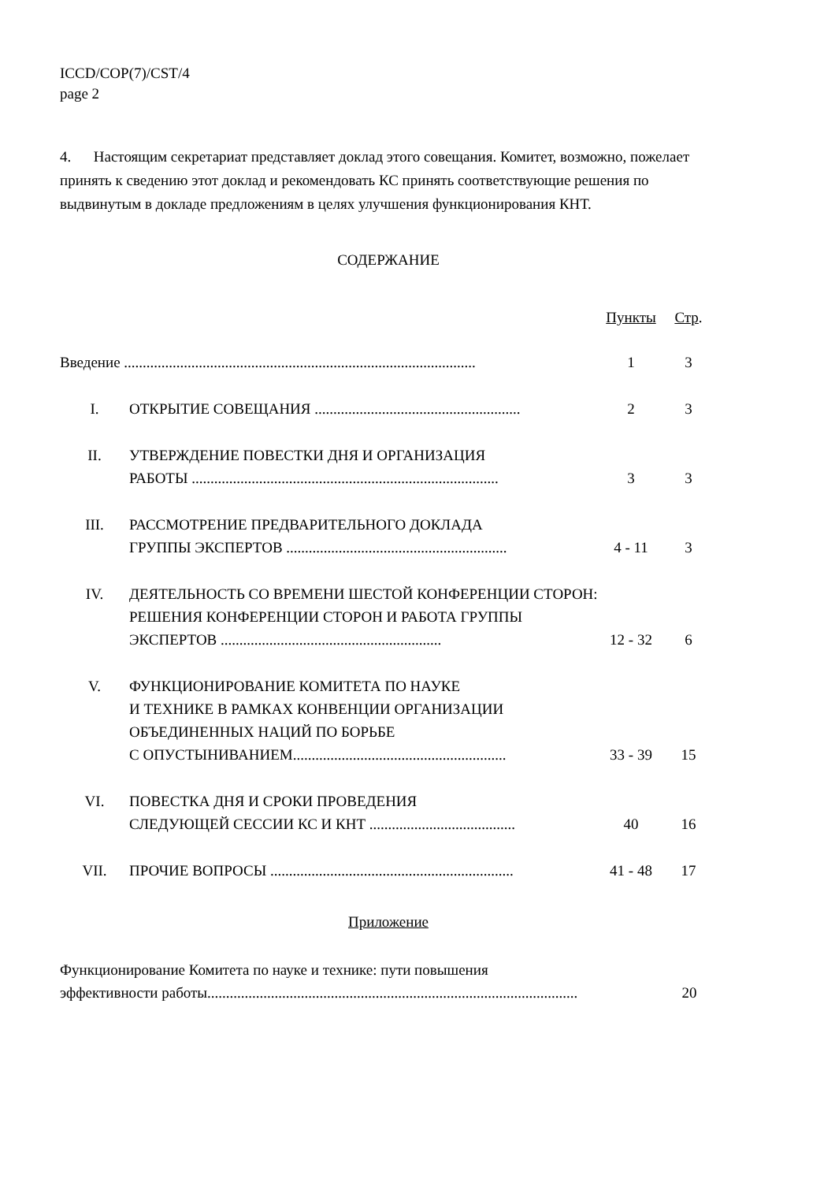ICCD/COP(7)/CST/4
page 2
4. Настоящим секретариат представляет доклад этого совещания. Комитет, возможно, пожелает принять к сведению этот доклад и рекомендовать КС принять соответствующие решения по выдвинутым в докладе предложениям в целях улучшения функционирования КНТ.
СОДЕРЖАНИЕ
| | | Пункты | Стр . |
| Введение .............................................................................................. | | 1 | 3 |
| I. | ОТКРЫТИЕ СОВЕЩАНИЯ ....................................................... | 2 | 3 |
| II. | УТВЕРЖДЕНИЕ ПОВЕСТКИ ДНЯ И ОРГАНИЗАЦИЯ РАБОТЫ .................................................................................. | 3 | 3 |
| III. | РАССМОТРЕНИЕ ПРЕДВАРИТЕЛЬНОГО ДОКЛАДА ГРУППЫ ЭКСПЕРТОВ ........................................................... | 4 - 11 | 3 |
| IV. | ДЕЯТЕЛЬНОСТЬ СО ВРЕМЕНИ ШЕСТОЙ КОНФЕРЕНЦИИ СТОРОН: РЕШЕНИЯ КОНФЕРЕНЦИИ СТОРОН И РАБОТА ГРУППЫ ЭКСПЕРТОВ ........................................................... | 12 - 32 | 6 |
| V. | ФУНКЦИОНИРОВАНИЕ КОМИТЕТА ПО НАУКЕ И ТЕХНИКЕ В РАМКАХ КОНВЕНЦИИ ОРГАНИЗАЦИИ ОБЪЕДИНЕННЫХ НАЦИЙ ПО БОРЬБЕ С ОПУСТЫНИВАНИЕМ......................................................... | 33 - 39 | 15 |
| VI. | ПОВЕСТКА ДНЯ И СРОКИ ПРОВЕДЕНИЯ СЛЕДУЮЩЕЙ СЕССИИ КС И КНТ ....................................... | 40 | 16 |
| VII. | ПРОЧИЕ ВОПРОСЫ ................................................................. | 41 - 48 | 17 |
Приложение
| Функционирование Комитета по науке и технике: пути повышения эффективности работы................................................................................................... | 20 |